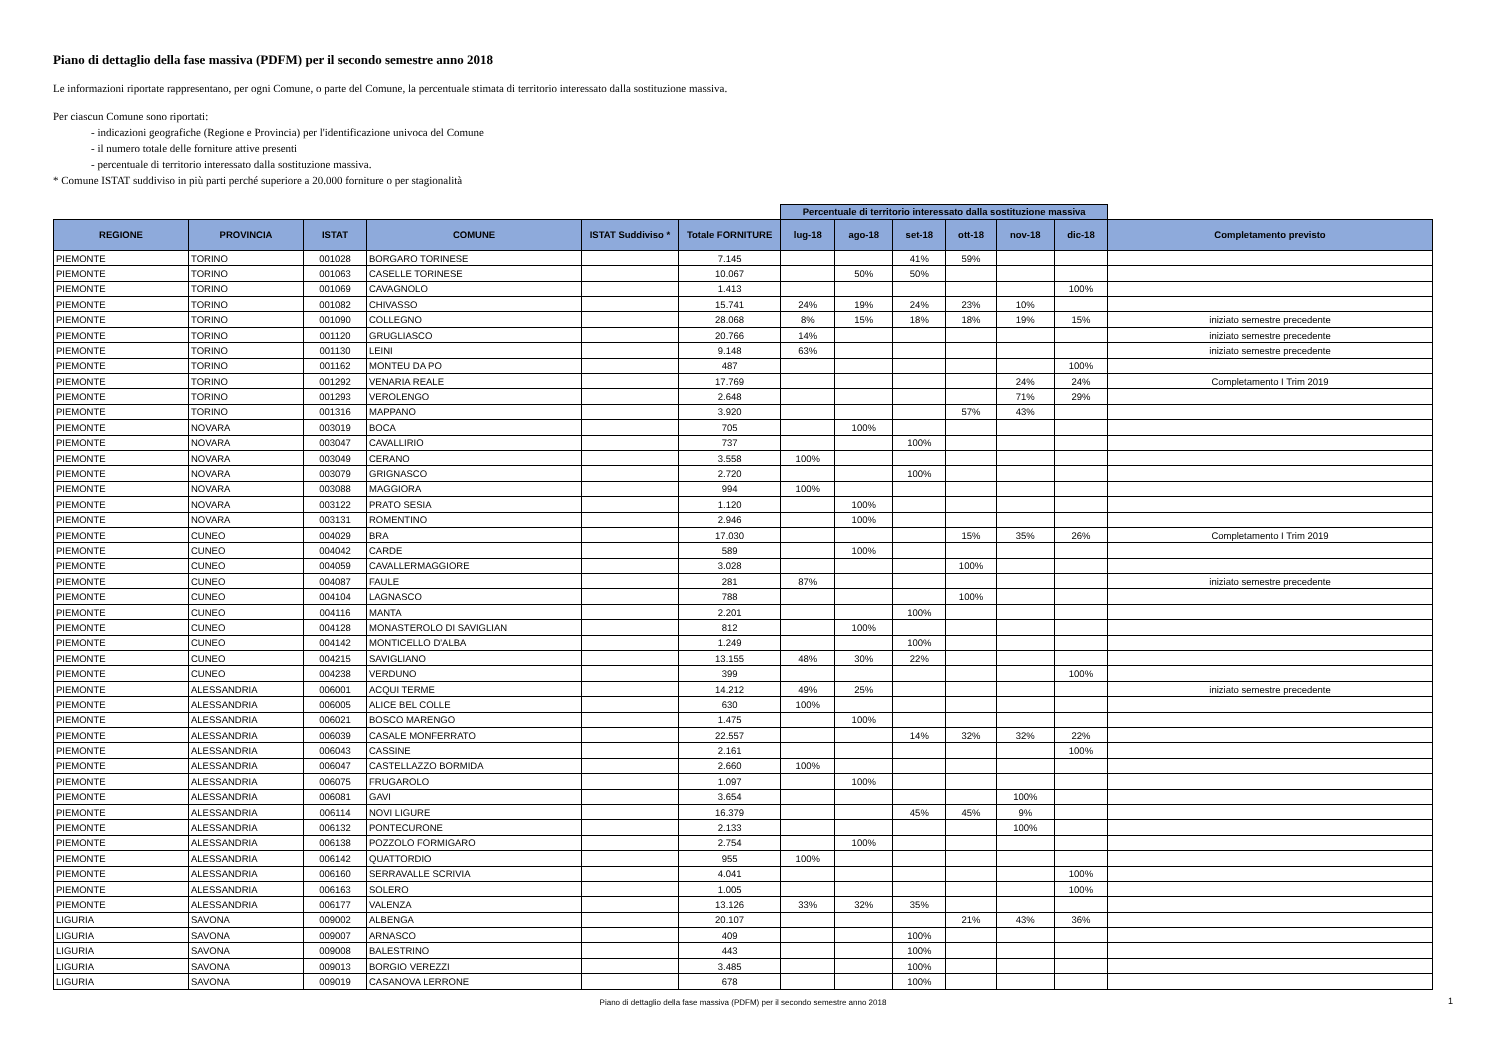Piano di dettaglio della fase massiva (PDFM) per il secondo semestre anno 2018
Le informazioni riportate rappresentano, per ogni Comune, o parte del Comune, la percentuale stimata di territorio interessato dalla sostituzione massiva.
Per ciascun Comune sono riportati:
- indicazioni geografiche (Regione e Provincia) per l'identificazione univoca del Comune
- il numero totale delle forniture attive presenti
- percentuale di territorio interessato dalla sostituzione massiva.
* Comune ISTAT suddiviso in più parti perché superiore a 20.000 forniture o per stagionalità
| | | | | | | Percentuale di territorio interessato dalla sostituzione massiva | | | | | | |
| REGIONE | PROVINCIA | ISTAT | COMUNE | ISTAT Suddiviso * | Totale FORNITURE | lug-18 | ago-18 | set-18 | ott-18 | nov-18 | dic-18 | Completamento previsto |
| PIEMONTE | TORINO | 001028 | BORGARO TORINESE | | 7.145 | | | 41% | 59% | | | |
| PIEMONTE | TORINO | 001063 | CASELLE TORINESE | | 10.067 | | 50% | 50% | | | | |
| PIEMONTE | TORINO | 001069 | CAVAGNOLO | | 1.413 | | | | | | 100% | |
| PIEMONTE | TORINO | 001082 | CHIVASSO | | 15.741 | 24% | 19% | 24% | 23% | 10% | | |
| PIEMONTE | TORINO | 001090 | COLLEGNO | | 28.068 | 8% | 15% | 18% | 18% | 19% | 15% | iniziato semestre precedente |
| PIEMONTE | TORINO | 001120 | GRUGLIASCO | | 20.766 | 14% | | | | | | iniziato semestre precedente |
| PIEMONTE | TORINO | 001130 | LEINI | | 9.148 | 63% | | | | | | iniziato semestre precedente |
| PIEMONTE | TORINO | 001162 | MONTEU DA PO | | 487 | | | | | | 100% | |
| PIEMONTE | TORINO | 001292 | VENARIA REALE | | 17.769 | | | | | 24% | 24% | Completamento I Trim 2019 |
| PIEMONTE | TORINO | 001293 | VEROLENGO | | 2.648 | | | | | 71% | 29% | |
| PIEMONTE | TORINO | 001316 | MAPPANO | | 3.920 | | | | 57% | 43% | | |
| PIEMONTE | NOVARA | 003019 | BOCA | | 705 | | 100% | | | | | |
| PIEMONTE | NOVARA | 003047 | CAVALLIRIO | | 737 | | | 100% | | | | |
| PIEMONTE | NOVARA | 003049 | CERANO | | 3.558 | 100% | | | | | | |
| PIEMONTE | NOVARA | 003079 | GRIGNASCO | | 2.720 | | | 100% | | | | |
| PIEMONTE | NOVARA | 003088 | MAGGIORA | | 994 | 100% | | | | | | |
| PIEMONTE | NOVARA | 003122 | PRATO SESIA | | 1.120 | | 100% | | | | | |
| PIEMONTE | NOVARA | 003131 | ROMENTINO | | 2.946 | | 100% | | | | | |
| PIEMONTE | CUNEO | 004029 | BRA | | 17.030 | | | | 15% | 35% | 26% | Completamento I Trim 2019 |
| PIEMONTE | CUNEO | 004042 | CARDE | | 589 | | 100% | | | | | |
| PIEMONTE | CUNEO | 004059 | CAVALLERMAGGIORE | | 3.028 | | | | 100% | | | |
| PIEMONTE | CUNEO | 004087 | FAULE | | 281 | 87% | | | | | | iniziato semestre precedente |
| PIEMONTE | CUNEO | 004104 | LAGNASCO | | 788 | | | | 100% | | | |
| PIEMONTE | CUNEO | 004116 | MANTA | | 2.201 | | | 100% | | | | |
| PIEMONTE | CUNEO | 004128 | MONASTEROLO DI SAVIGLIAN | | 812 | | 100% | | | | | |
| PIEMONTE | CUNEO | 004142 | MONTICELLO D'ALBA | | 1.249 | | | 100% | | | | |
| PIEMONTE | CUNEO | 004215 | SAVIGLIANO | | 13.155 | 48% | 30% | 22% | | | | |
| PIEMONTE | CUNEO | 004238 | VERDUNO | | 399 | | | | | | 100% | |
| PIEMONTE | ALESSANDRIA | 006001 | ACQUI TERME | | 14.212 | 49% | 25% | | | | | iniziato semestre precedente |
| PIEMONTE | ALESSANDRIA | 006005 | ALICE BEL COLLE | | 630 | 100% | | | | | | |
| PIEMONTE | ALESSANDRIA | 006021 | BOSCO MARENGO | | 1.475 | | 100% | | | | | |
| PIEMONTE | ALESSANDRIA | 006039 | CASALE MONFERRATO | | 22.557 | | | 14% | 32% | 32% | 22% | |
| PIEMONTE | ALESSANDRIA | 006043 | CASSINE | | 2.161 | | | | | | 100% | |
| PIEMONTE | ALESSANDRIA | 006047 | CASTELLAZZO BORMIDA | | 2.660 | 100% | | | | | | |
| PIEMONTE | ALESSANDRIA | 006075 | FRUGAROLO | | 1.097 | | 100% | | | | | |
| PIEMONTE | ALESSANDRIA | 006081 | GAVI | | 3.654 | | | | | 100% | | |
| PIEMONTE | ALESSANDRIA | 006114 | NOVI LIGURE | | 16.379 | | | 45% | 45% | 9% | | |
| PIEMONTE | ALESSANDRIA | 006132 | PONTECURONE | | 2.133 | | | | | 100% | | |
| PIEMONTE | ALESSANDRIA | 006138 | POZZOLO FORMIGARO | | 2.754 | | 100% | | | | | |
| PIEMONTE | ALESSANDRIA | 006142 | QUATTORDIO | | 955 | 100% | | | | | | |
| PIEMONTE | ALESSANDRIA | 006160 | SERRAVALLE SCRIVIA | | 4.041 | | | | | | 100% | |
| PIEMONTE | ALESSANDRIA | 006163 | SOLERO | | 1.005 | | | | | | 100% | |
| PIEMONTE | ALESSANDRIA | 006177 | VALENZA | | 13.126 | 33% | 32% | 35% | | | | |
| LIGURIA | SAVONA | 009002 | ALBENGA | | 20.107 | | | | 21% | 43% | 36% | |
| LIGURIA | SAVONA | 009007 | ARNASCO | | 409 | | | 100% | | | | |
| LIGURIA | SAVONA | 009008 | BALESTRINO | | 443 | | | 100% | | | | |
| LIGURIA | SAVONA | 009013 | BORGIO VEREZZI | | 3.485 | | | 100% | | | | |
| LIGURIA | SAVONA | 009019 | CASANOVA LERRONE | | 678 | | | 100% | | | | |
Piano di dettaglio della fase massiva (PDFM) per il secondo semestre anno 2018 1